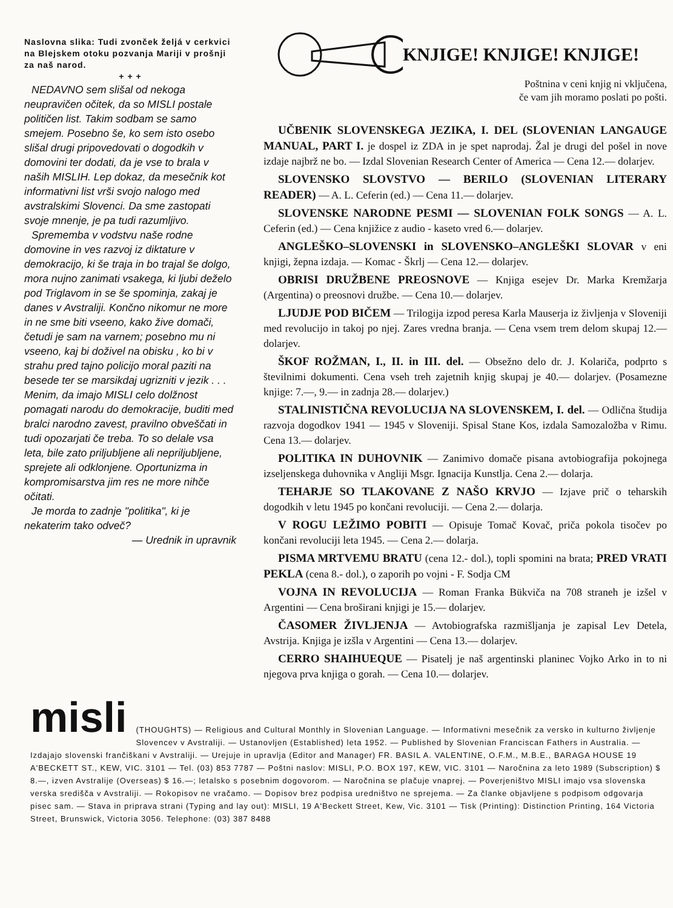Naslovna slika: Tudi zvonček željá v cerkvici na Blejskem otoku pozvanja Mariji v prošnji za naš narod.
+ + +
NEDAVNO sem slišal od nekoga neupravičen očitek, da so MISLI postale političen list. Takim sodbam se samo smejem. Posebno še, ko sem isto osebo slišal drugi pripovedovati o dogodkih v domovini ter dodati, da je vse to brala v naših MISLIH. Lep dokaz, da mesečnik kot informativni list vrši svojo nalogo med avstralskimi Slovenci. Da sme zastopati svoje mnenje, je pa tudi razumljivo.
Sprememba v vodstvu naše rodne domovine in ves razvoj iz diktature v demokracijo, ki še traja in bo trajal še dolgo, mora nujno zanimati vsakega, ki ljubi deželo pod Triglavom in se še spominja, zakaj je danes v Avstraliji. Končno nikomur ne more in ne sme biti vseeno, kako žive domači, četudi je sam na varnem; posebno mu ni vseeno, kaj bi doživel na obisku , ko bi v strahu pred tajno policijo moral paziti na besede ter se marsikdaj ugrizniti v jezik . . . Menim, da imajo MISLI celo dolžnost pomagati narodu do demokracije, buditi med bralci narodno zavest, pravilno obveščati in tudi opozarjati če treba. To so delale vsa leta, bile zato priljubljene ali nepriljubljene, sprejete ali odklonjene. Oportunizma in kompromisarstva jim res ne more nihče očitati.
Je morda to zadnje "politika", ki je nekaterim tako odveč?
— Urednik in upravnik
KNJIGE! KNJIGE! KNJIGE!
Poštnina v ceni knjig ni vključena,
če vam jih moramo poslati po pošti.
UČBENIK SLOVENSKEGA JEZIKA, I. DEL (SLOVENIAN LANGAUGE MANUAL, PART I. je dospel iz ZDA in je spet naprodaj. Žal je drugi del pošel in nove izdaje najbrž ne bo. — Izdal Slovenian Research Center of America — Cena 12.— dolarjev.
SLOVENSKO SLOVSTVO — BERILO (SLOVENIAN LITERARY READER) — A. L. Ceferin (ed.) — Cena 11.— dolarjev.
SLOVENSKE NARODNE PESMI — SLOVENIAN FOLK SONGS — A. L. Ceferin (ed.) — Cena knjižice z audio - kaseto vred 6.— dolarjev.
ANGLEŠKO–SLOVENSKI in SLOVENSKO–ANGLEŠKI SLOVAR v eni knjigi, žepna izdaja. — Komac - Škrlj — Cena 12.— dolarjev.
OBRISI DRUŽBENE PREOSNOVE — Knjiga esejev Dr. Marka Kremžarja (Argentina) o preosnovi družbe. — Cena 10.— dolarjev.
LJUDJE POD BIČEM — Trilogija izpod peresa Karla Mauserja iz življenja v Sloveniji med revolucijo in takoj po njej. Zares vredna branja. — Cena vsem trem delom skupaj 12.— dolarjev.
ŠKOF ROŽMAN, I., II. in III. del. — Obsežno delo dr. J. Kolariča, podprto s številnimi dokumenti. Cena vseh treh zajetnih knjig skupaj je 40.— dolarjev. (Posamezne knjige: 7.—, 9.— in zadnja 28.— dolarjev.)
STALINISTIČNA REVOLUCIJA NA SLOVENSKEM, I. del. — Odlična študija razvoja dogodkov 1941 — 1945 v Sloveniji. Spisal Stane Kos, izdala Samozaložba v Rimu. Cena 13.— dolarjev.
POLITIKA IN DUHOVNIK — Zanimivo domače pisana avtobiografija pokojnega izseljenskega duhovnika v Angliji Msgr. Ignacija Kunstlja. Cena 2.— dolarja.
TEHARJE SO TLAKOVANE Z NAŠO KRVJO — Izjave prič o teharskih dogodkih v letu 1945 po končani revoluciji. — Cena 2.— dolarja.
V ROGU LEŽIMO POBITI — Opisuje Tomač Kovač, priča pokola tisočev po končani revoluciji leta 1945. — Cena 2.— dolarja.
PISMA MRTVEMU BRATU (cena 12.- dol.), topli spomini na brata; PRED VRATI PEKLA (cena 8.- dol.), o zaporih po vojni - F. Sodja CM
VOJNA IN REVOLUCIJA — Roman Franka Bükviča na 708 straneh je izšel v Argentini — Cena broširani knjigi je 15.— dolarjev.
ČASOMER ŽIVLJENJA — Avtobiografska razmišljanja je zapisal Lev Detela, Avstrija. Knjiga je izšla v Argentini — Cena 13.— dolarjev.
CERRO SHAIHUEQUE — Pisatelj je naš argentinski planinec Vojko Arko in to ni njegova prva knjiga o gorah. — Cena 10.— dolarjev.
misli
(THOUGHTS) — Religious and Cultural Monthly in Slovenian Language. — Informativni mesečnik za versko in kulturno življenje Slovencev v Avstraliji. — Ustanovljen (Established) leta 1952. — Published by Slovenian Franciscan Fathers in Australia. — Izdajajo slovenski frančiškani v Avstraliji. — Urejuje in upravlja (Editor and Manager) FR. BASIL A. VALENTINE, O.F.M., M.B.E., BARAGA HOUSE 19 A'BECKETT ST., KEW, VIC. 3101 — Tel. (03) 853 7787 — Poštni naslov: MISLI, P.O. BOX 197, KEW, VIC. 3101 — Naročnina za leto 1989 (Subscription) $ 8.—, izven Avstralije (Overseas) $ 16.—; letalsko s posebnim dogovorom. — Naročnina se plačuje vnaprej. — Poverjeništvo MISLI imajo vsa slovenska verska središča v Avstraliji. — Rokopisov ne vračamo. — Dopisov brez podpisa uredništvo ne sprejema. — Za članke objavljene s podpisom odgovarja pisec sam. — Stava in priprava strani (Typing and lay out): MISLI, 19 A'Beckett Street, Kew, Vic. 3101 — Tisk (Printing): Distinction Printing, 164 Victoria Street, Brunswick, Victoria 3056. Telephone: (03) 387 8488